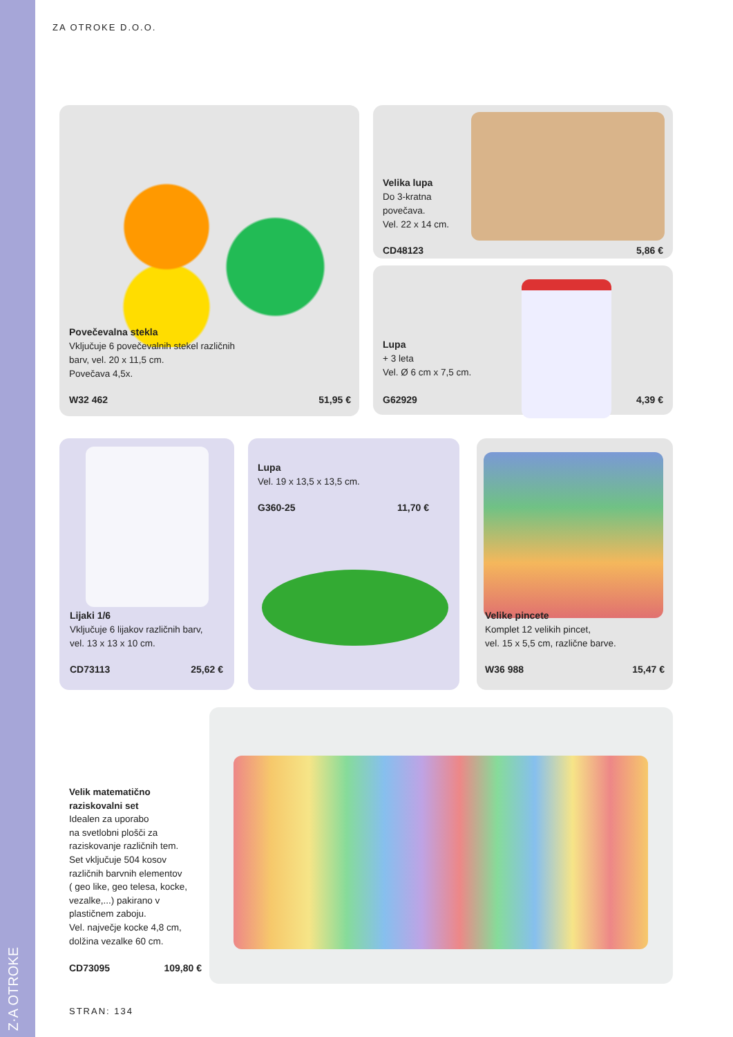ZA OTROKE D.O.O.
Povečevalna stekla
Vključuje 6 povečevalnih stekel različnih
barv, vel. 20 x 11,5 cm.
Povečava 4,5x.
W32 462 51,95 €
Velika lupa
Do 3-kratna
povečava.
Vel. 22 x 14 cm.
CD48123 5,86 €
Lupa
+ 3 leta
Vel. Ø 6 cm x 7,5 cm.
G62929 4,39 €
Lijaki 1/6
Vključuje 6 lijakov različnih barv,
vel. 13 x 13 x 10 cm.
CD73113 25,62 €
Lupa
Vel. 19 x 13,5 x 13,5 cm.
G360-25 11,70 €
Velike pincete
Komplet 12 velikih pincet,
vel. 15 x 5,5 cm, različne barve.
W36 988 15,47 €
Velik matematično
raziskovalni set
Idealen za uporabo
na svetlobni plošči za
raziskovanje različnih tem.
Set vključuje 504 kosov
različnih barvnih elementov
( geo like, geo telesa, kocke,
vezalke,...) pakirano v
plastičnem zaboju.
Vel. največje kocke 4,8 cm,
dolžina vezalke 60 cm.
CD73095 109,80 €
Z·A OTROKE
STRAN: 134